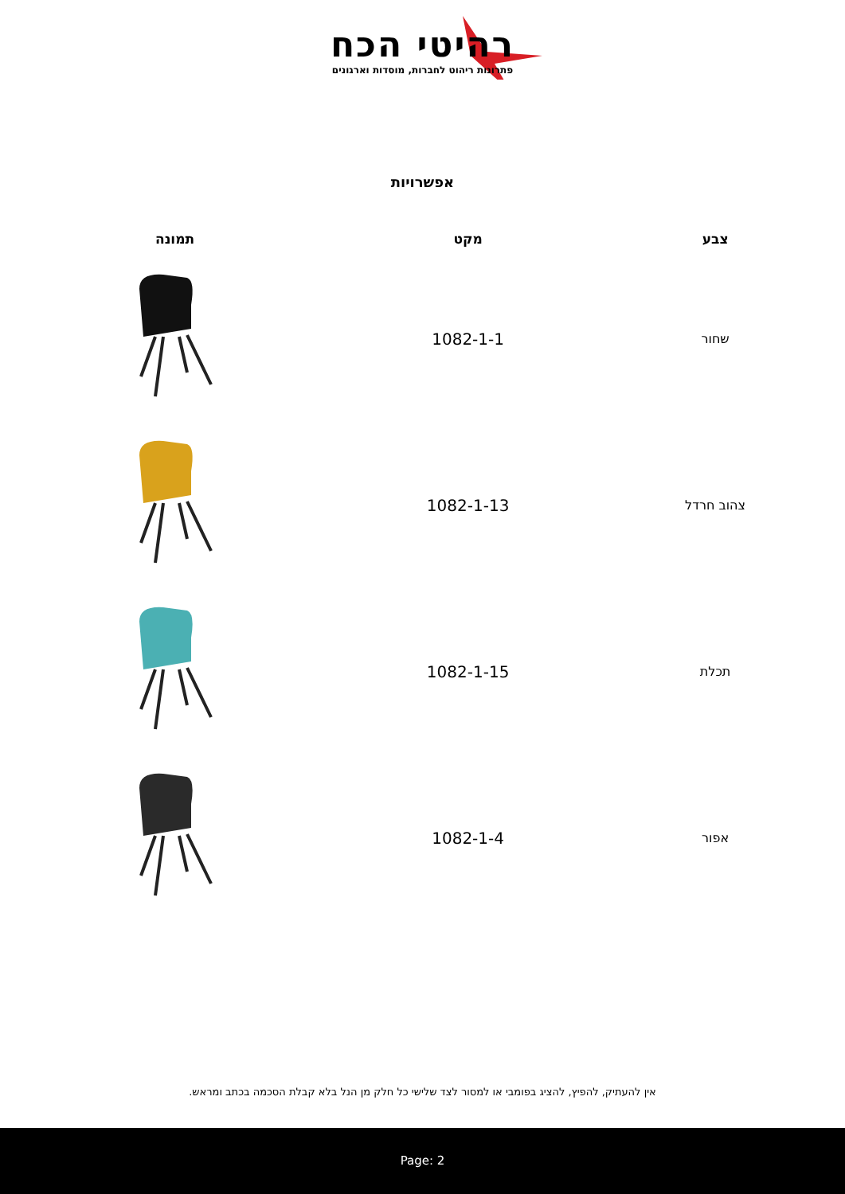רהיטי הכח
פתרונות ריהוט לחברות, מוסדות וארגונים
אפשרויות
| צבע | מקט | תמונה |
| --- | --- | --- |
| שחור | 1082-1-1 | |
| צהוב חרדל | 1082-1-13 | |
| תכלת | 1082-1-15 | |
| אפור | 1082-1-4 | |
אין להעתיק, להפיץ, להציג בפומבי או למסור לצד שלישי כל חלק מן הנל בלא קבלת הסכמה בכתב ומראש.
Page: 2